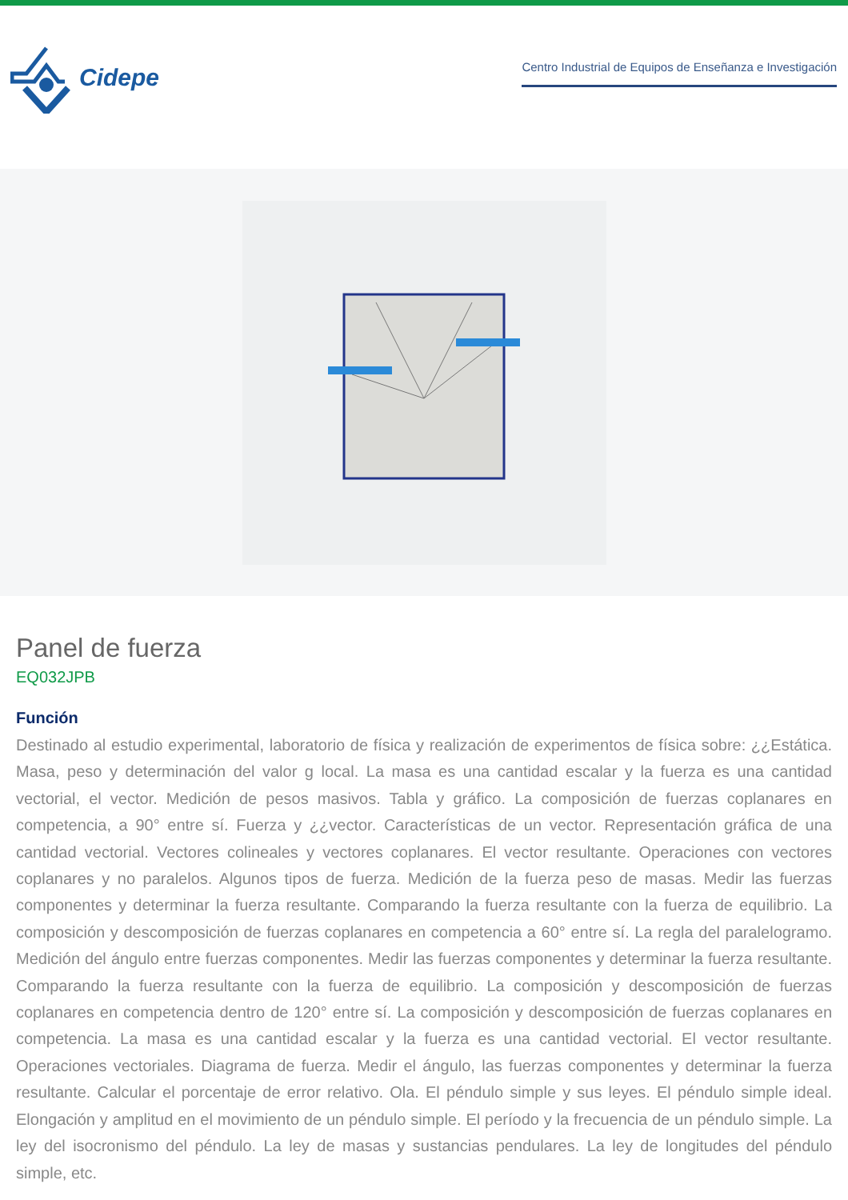Cidepe
Centro Industrial de Equipos de Enseñanza e Investigación
Panel de fuerza
EQ032JPB
Función
Destinado al estudio experimental, laboratorio de física y realización de experimentos de física sobre: ¿¿Estática. Masa, peso y determinación del valor g local. La masa es una cantidad escalar y la fuerza es una cantidad vectorial, el vector. Medición de pesos masivos. Tabla y gráfico. La composición de fuerzas coplanares en competencia, a 90° entre sí. Fuerza y ¿¿vector. Características de un vector. Representación gráfica de una cantidad vectorial. Vectores colineales y vectores coplanares. El vector resultante. Operaciones con vectores coplanares y no paralelos. Algunos tipos de fuerza. Medición de la fuerza peso de masas. Medir las fuerzas componentes y determinar la fuerza resultante. Comparando la fuerza resultante con la fuerza de equilibrio. La composición y descomposición de fuerzas coplanares en competencia a 60° entre sí. La regla del paralelogramo. Medición del ángulo entre fuerzas componentes. Medir las fuerzas componentes y determinar la fuerza resultante. Comparando la fuerza resultante con la fuerza de equilibrio. La composición y descomposición de fuerzas coplanares en competencia dentro de 120° entre sí. La composición y descomposición de fuerzas coplanares en competencia. La masa es una cantidad escalar y la fuerza es una cantidad vectorial. El vector resultante. Operaciones vectoriales. Diagrama de fuerza. Medir el ángulo, las fuerzas componentes y determinar la fuerza resultante. Calcular el porcentaje de error relativo. Ola. El péndulo simple y sus leyes. El péndulo simple ideal. Elongación y amplitud en el movimiento de un péndulo simple. El período y la frecuencia de un péndulo simple. La ley del isocronismo del péndulo. La ley de masas y sustancias pendulares. La ley de longitudes del péndulo simple, etc.